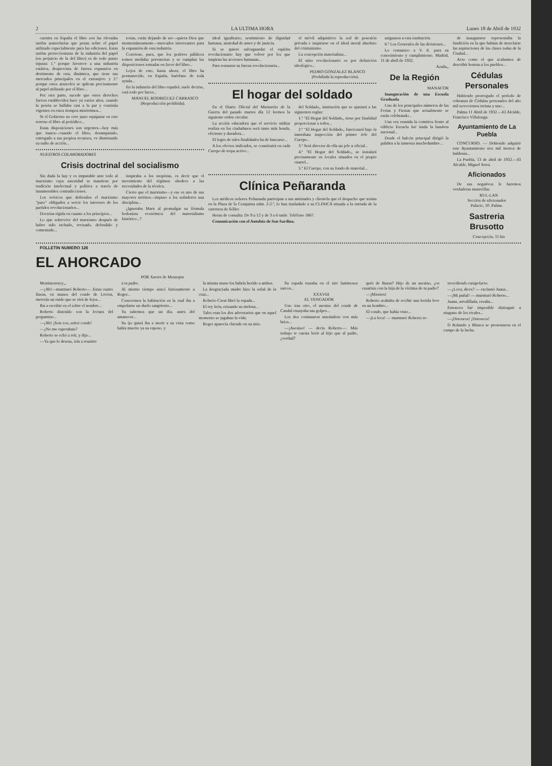2 LA ULTIMA HORA Lunes 18 de Abril de 1932
cuentra en España el libro son las elevadas tarifas arancelarias que pesan sobre el papel utilizado especialmente para las ediciones. Estas tarifas proteccionistas de la industria del papel (en perjuicio de la del libro) es de todo punto injusta: 1.º porque favorece a una industria estática, desprovista de fuerza expansiva en detrimento de otra, dinámica, que tiene sus mercados principales en el extranjero y 2.º porque estos aranceles se aplican precisamente al papel utilizado por el libro...
Por otra parte, sucede que estos derechos fueron establecidos hace ya varios años, cuando la peseta se hallaba casi a la par y continúa vigentes en estos tiempos misérrimos...
Si el Gobierno no cree justo equiparar en este terreno el libro al periódico...
Estas disposiciones son urgentes—hoy más que nunca—cuando el libro, desamparado, entregado a sus propios recursos, ve disminuido su radio de acción...
torias, están dejando de ser—quiera Dios que momentáneamente—mercados interesantes para la expansión de esta industria.
Conviene, pues, que los poderes públicos tomen medidas perentorias y se cumplan las disposiciones tomadas en favor del libro...
Lejos de esto, hasta ahora, el libro ha permanecido, en España, huérfano de toda ayuda...
En la industria del libro español, suele decirse, está todo por hacer...
MANUEL RODRIGUEZ CARRASCO
(Reproducción prohibida).
NUESTROS COLABORADORES
Crisis doctrinal del socialismo
Sin duda la hay y es imputable ante todo al marxismo cuya autoridad se mantiene por tradición intelectual y política a través de innumerables contradicciones.
Los teóricos que defienden el marxismo "puro" obligados a servir los intereses de los partidos revolucionarios...
Doctrina rígida en cuanto a los principios...
Lo que sobrevive del marxismo después de haber sido tachado, revisado, defendido y comentado...
inspiraba a los utopistas, es decir que el movimiento del régimen obedece a las necesidades de la técnica.
Cierto que el marxismo—y ese es uno de sus mayores méritos—impuso a los soñadores una disciplina...
¿Ignoraba Marx al promulgar su fórmula hedonista económica del materialismo histórico...?
ideal igualitario, sentimiento de dignidad humana, ansiedad de amor y de justicia.
Si se quiere salvaguardar el espíritu revolucionario hay que volver por los que inspiran las acciones humanas...
Para restaurar su fuerza revolucionaria...
el móvil adquisitivo la sed de posesión privada e inspirarse en el ideal moral absoluto del cristianismo.
La concepción materialista...
El mito revolucionario es por definición ideológico...
PEDRO GONZALEZ BLANCO
(Prohibida la reproducción).
El hogar del soldado
En el Diario Oficial del Ministerio de la Guerra del pasado martes día 12 leemos la siguiente orden circular.
La acción educadora que el servicio militar realiza en los ciudadanos será tanto más honda, eficiente y duradera...
El logro de tales finalidades ha de buscarse...
A los efectos indicados, se constituirá en cada Cuerpo de tropa activo...
del Soldado„ institución que se ajustará a las siguientes reglas:
1.º "El Hogar del Soldado„ tiene por finalidad proporcionar a todos...
2.º "El Hogar del Soldado„ funcionará bajo la inmediata inspección del primer Jefe del Cuerpo...
3.º Será director de ella un jefe u oficial...
4.º "El Hogar del Soldado„ se instalará precisamente en locales situados en el propio cuartel...
5.º El Cuerpo, con su fondo de material...
Clínica Peñaranda
Los médicos señores Peñaranda participan a sus amistades y clientela que el despacho que tenían en la Plaza de la Conquista núm. 2-2.º, lo han trasladado a su CLINICA situada a la entrada de la carretera de Sóller.
Horas de consulta: De 9 a 12 y de 3 a 6 tarde. Teléfono 1867.
Comunicación con el Autobús de Son Sardina.
asignasen a esta institución.
6.º Los Generales de las divisiones...
Lo comunico a V. E. para su conocimiento y cumplimiento. Madrid, 11 de abril de 1932.
Azaña„
De la Región
MANACOR
Inauguración de una Escuela Graduada
Uno de los principales números de las Ferias y Fiestas que actualmente se están celebrando...
Una vez reunida la comitiva frente al edificio Escuela fué izada la bandera nacional...
Desde el balcón principal dirigió la palabra a la inmensa muchedumbre...
de inaugurarse representaba la fundición en la que habían de mezclarse las aspiraciones de las clases todas de la Ciudad...
Acto como el que acabamos de describir honran a los pueblos...
Cédulas Personales
Habiendo prorrogado el período de cobranza de Cédulas personales del año mil novecientos treinta y uno...
Palma 11 Abril de 1932.—El Alcalde, Francisco Villalonga.
Ayuntamiento de La Puebla
CONCURSO. — Debiendo adquirir este Ayuntamiento tres mil metros de baldosas...
La Puebla, 13 de abril de 1932.—El Alcalde, Miguel Serra.
Aficionados
De sus negativos le haremos verdaderas maravillas.
RUL-LAN
Sección de aficionados
Palacio, 10. Palma.
Sastreria Brusotto
Concepción, 11 bis
FOLLETIN NUMERO 126
EL AHORCADO
POR Xavier de Montepin
Montmorency„.
—¡Ah!—murmuró Roberto—. Estas cuatro líneas, en manos del conde de Livron, meterán un ruido que se oirá de lejos...
Iba a escribir en el sobre el nombre...
Roberto distraído con la lectura del pergamino...
—¡Ah! ¡Sois vos, señor conde!
—¿No me esperabais?
Roberto se echó a reír, y dijo...
—Ya que lo deseas, irás a reunirte
a tu padre.
Al mismo tiempo atacó furiosamente a Roger...
Conocemos la habitación en la cual iba a empeñarse un duelo sangriento...
Ya sabemos que un día, antes del amanecer...
Su ijo quizá iba a morir a su vista como había muerto ya su esposo, y
la misma mano los habría herido a ambos.
La desgraciada madre hizo la señal de la cruz...
Roberto Cœur libró la espada...
El rey león, erizando su melena...
Tales eran los dos adversarios que en aquel momento se jugaban la vida.
Roger aparecía clavado en su sitio.
Su espada trazaba en el aire luminosos surcos...
XXXVIII
EL VENGADOR
Uno tras otro, el asesino del conde de Candal ensayaba sus golpes...
Los dos coninuaron atacándose con más bríos...
—¡Asesino! — decía Roberto—. Más trabajo te cuesta herir al hijo que al padre, ¿verdad?
qués de Bazas? Hijo de un asesino, ¿os casaríais con la hija de la víctima de tu padre?
—¡Mientes!
Roberto acababa de recibir una herida leve en un hombro...
El conde, que había visto...
—¡La loca! — murmuró Roberto re-
trocediendo estupefacto.
—¿Loca, dices? — exclamó Juana...
—¡Mi puñal! — murmuró Roberto...
Juana, arrodillada, rezaba...
Entonces fué imposible distinguir a ninguno de los rivales...
—¡Deteneos! ¡Deteneos!
D Rolando y Blanca se presentaron en el campo de la lucha.